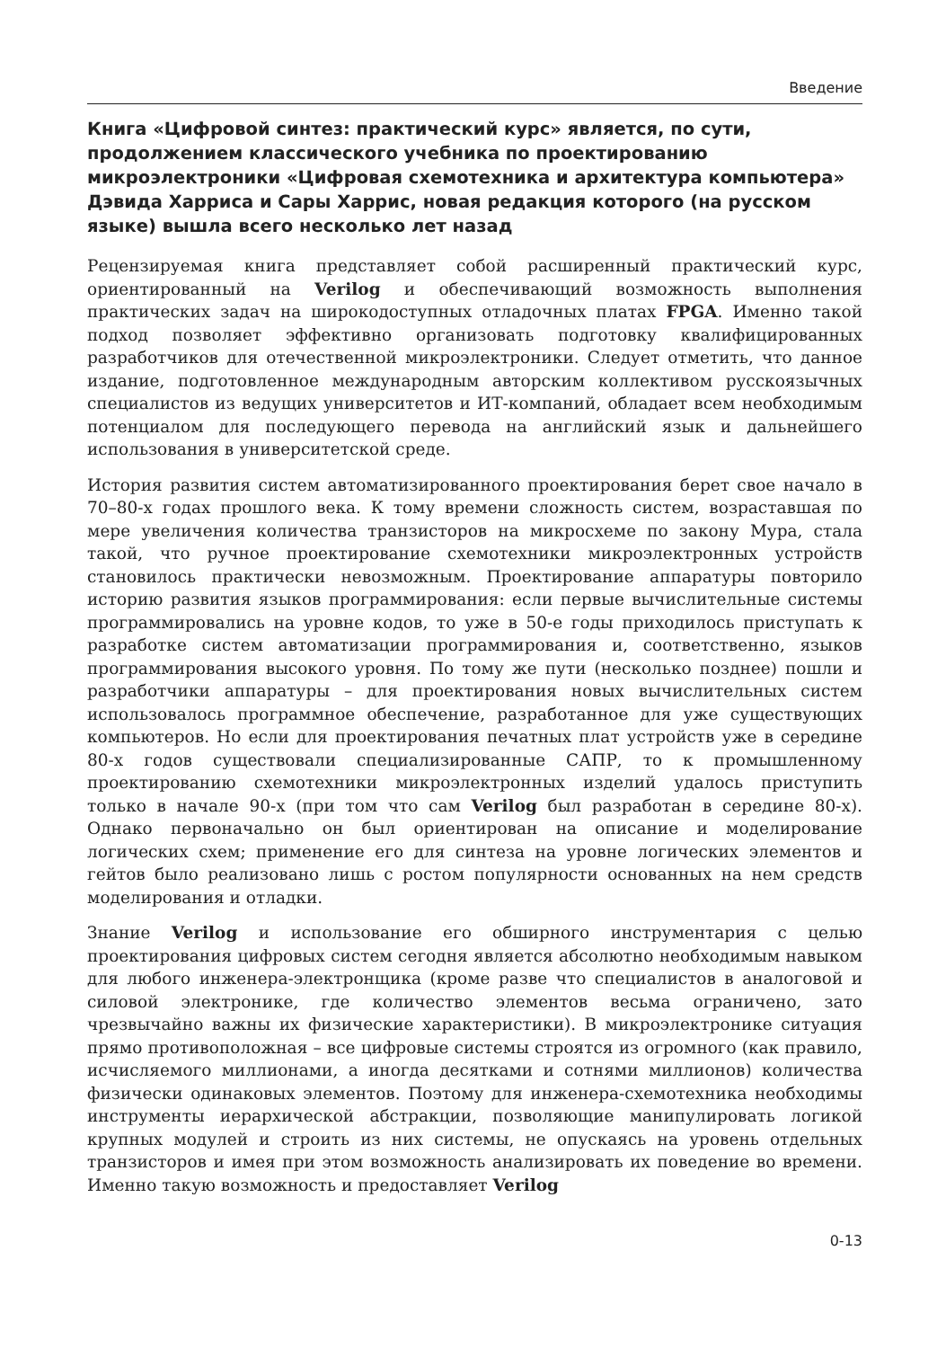Введение
Книга «Цифровой синтез: практический курс» является, по сути, продолжением классического учебника по проектированию микроэлектроники «Цифровая схемотехника и архитектура компьютера» Дэвида Харриса и Сары Харрис, новая редакция которого (на русском языке) вышла всего несколько лет назад
Рецензируемая книга представляет собой расширенный практический курс, ориентированный на Verilog и обеспечивающий возможность выполнения практических задач на широкодоступных отладочных платах FPGA. Именно такой подход позволяет эффективно организовать подготовку квалифицированных разработчиков для отечественной микроэлектроники. Следует отметить, что данное издание, подготовленное международным авторским коллективом русскоязычных специалистов из ведущих университетов и ИТ-компаний, обладает всем необходимым потенциалом для последующего перевода на английский язык и дальнейшего использования в университетской среде.
История развития систем автоматизированного проектирования берет свое начало в 70–80-х годах прошлого века. К тому времени сложность систем, возраставшая по мере увеличения количества транзисторов на микросхеме по закону Мура, стала такой, что ручное проектирование схемотехники микроэлектронных устройств становилось практически невозможным. Проектирование аппаратуры повторило историю развития языков программирования: если первые вычислительные системы программировались на уровне кодов, то уже в 50-е годы приходилось приступать к разработке систем автоматизации программирования и, соответственно, языков программирования высокого уровня. По тому же пути (несколько позднее) пошли и разработчики аппаратуры – для проектирования новых вычислительных систем использовалось программное обеспечение, разработанное для уже существующих компьютеров. Но если для проектирования печатных плат устройств уже в середине 80-х годов существовали специализированные САПР, то к промышленному проектированию схемотехники микроэлектронных изделий удалось приступить только в начале 90-х (при том что сам Verilog был разработан в середине 80-х). Однако первоначально он был ориентирован на описание и моделирование логических схем; применение его для синтеза на уровне логических элементов и гейтов было реализовано лишь с ростом популярности основанных на нем средств моделирования и отладки.
Знание Verilog и использование его обширного инструментария с целью проектирования цифровых систем сегодня является абсолютно необходимым навыком для любого инженера-электронщика (кроме разве что специалистов в аналоговой и силовой электронике, где количество элементов весьма ограничено, зато чрезвычайно важны их физические характеристики). В микроэлектронике ситуация прямо противоположная – все цифровые системы строятся из огромного (как правило, исчисляемого миллионами, а иногда десятками и сотнями миллионов) количества физически одинаковых элементов. Поэтому для инженера-схемотехника необходимы инструменты иерархической абстракции, позволяющие манипулировать логикой крупных модулей и строить из них системы, не опускаясь на уровень отдельных транзисторов и имея при этом возможность анализировать их поведение во времени. Именно такую возможность и предоставляет Verilog
0-13